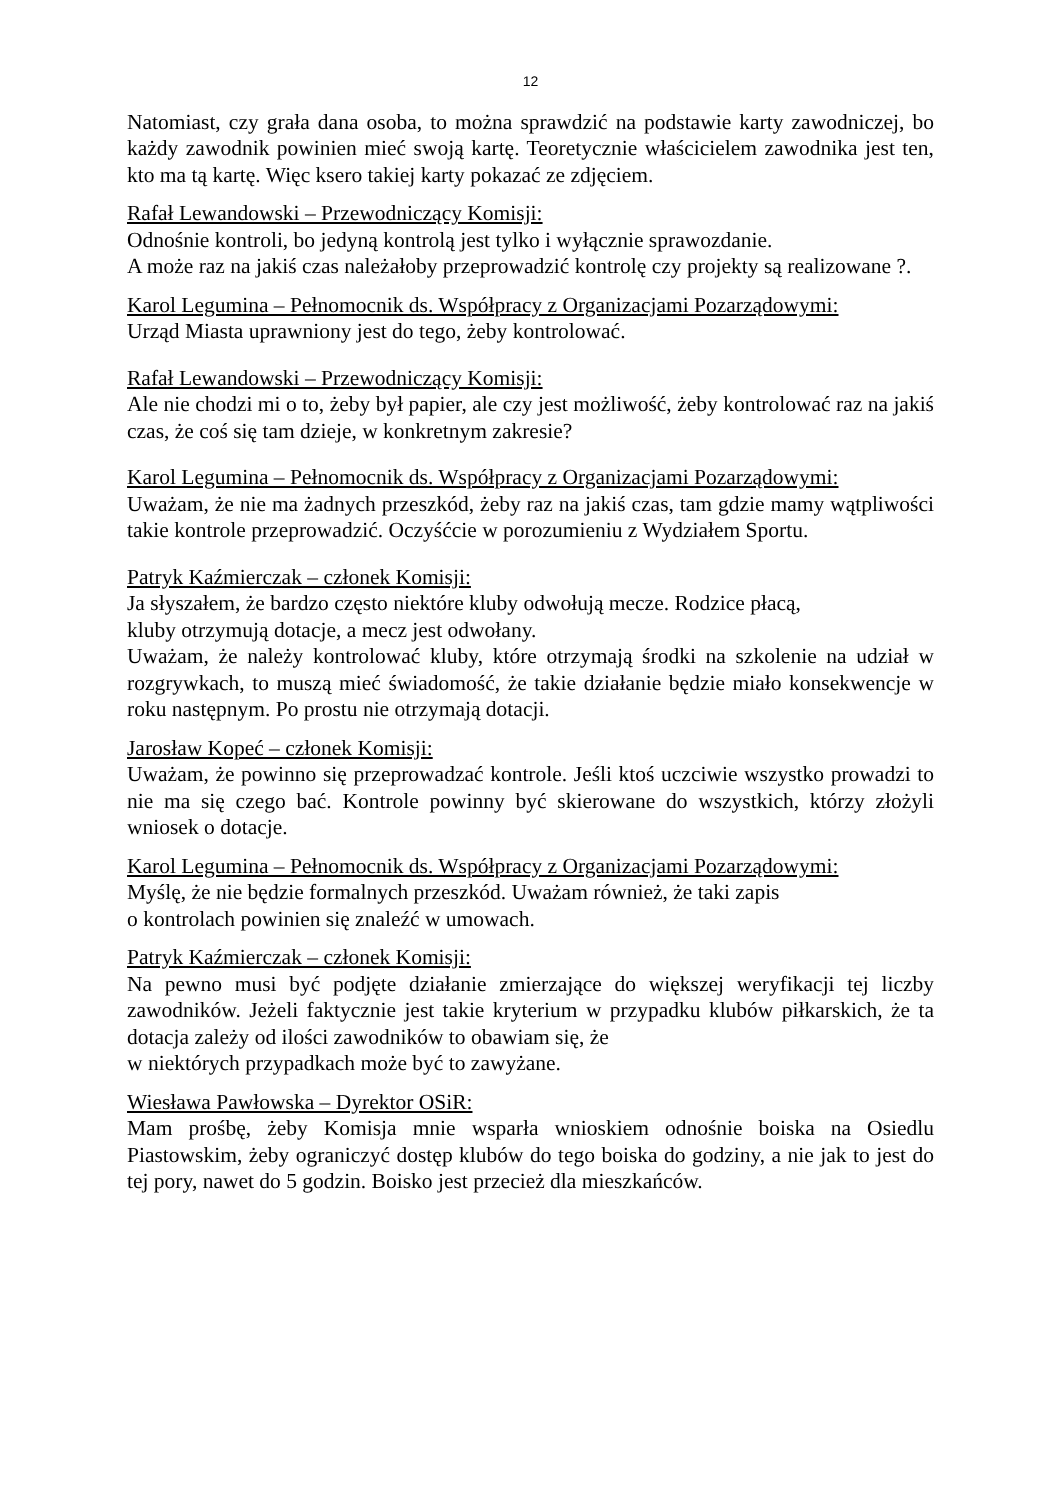12
Natomiast, czy grała dana osoba, to można sprawdzić na podstawie karty zawodniczej, bo każdy zawodnik powinien mieć swoją kartę. Teoretycznie właścicielem zawodnika jest ten, kto ma tą kartę. Więc ksero takiej karty pokazać ze zdjęciem.
Rafał Lewandowski – Przewodniczący Komisji:
Odnośnie kontroli, bo jedyną kontrolą jest tylko i wyłącznie sprawozdanie.
A może raz na jakiś czas należałoby przeprowadzić kontrolę czy projekty są realizowane ?.
Karol Legumina – Pełnomocnik ds. Współpracy z Organizacjami Pozarządowymi:
Urząd Miasta uprawniony jest do tego, żeby kontrolować.
Rafał Lewandowski – Przewodniczący Komisji:
Ale nie chodzi mi o to, żeby był papier, ale czy jest możliwość, żeby kontrolować raz na jakiś czas, że coś się tam dzieje, w konkretnym zakresie?
Karol Legumina – Pełnomocnik ds. Współpracy z Organizacjami Pozarządowymi:
Uważam, że nie ma żadnych przeszkód, żeby raz na jakiś czas, tam gdzie mamy wątpliwości takie kontrole przeprowadzić. Oczyśćcie w porozumieniu z Wydziałem Sportu.
Patryk Kaźmierczak – członek Komisji:
Ja słyszałem, że bardzo często niektóre kluby odwołują mecze. Rodzice płacą,
kluby otrzymują dotacje, a mecz jest odwołany.
Uważam, że należy kontrolować kluby, które otrzymają środki na szkolenie na udział w rozgrywkach, to muszą mieć świadomość, że takie działanie będzie miało konsekwencje w roku następnym. Po prostu nie otrzymają dotacji.
Jarosław Kopeć – członek Komisji:
Uważam, że powinno się przeprowadzać kontrole. Jeśli ktoś uczciwie wszystko prowadzi to nie ma się czego bać. Kontrole powinny być skierowane do wszystkich, którzy złożyli wniosek o dotacje.
Karol Legumina – Pełnomocnik ds. Współpracy z Organizacjami Pozarządowymi:
Myślę, że nie będzie formalnych przeszkód. Uważam również, że taki zapis
o kontrolach powinien się znaleźć w umowach.
Patryk Kaźmierczak – członek Komisji:
Na pewno musi być podjęte działanie zmierzające do większej weryfikacji tej liczby zawodników. Jeżeli faktycznie jest takie kryterium w przypadku klubów piłkarskich, że ta dotacja zależy od ilości zawodników to obawiam się, że
w niektórych przypadkach może być to zawyżane.
Wiesława Pawłowska – Dyrektor OSiR:
Mam prośbę, żeby Komisja mnie wsparła wnioskiem odnośnie boiska na Osiedlu Piastowskim, żeby ograniczyć dostęp klubów do tego boiska do godziny, a nie jak to jest do tej pory, nawet do 5 godzin. Boisko jest przecież dla mieszkańców.